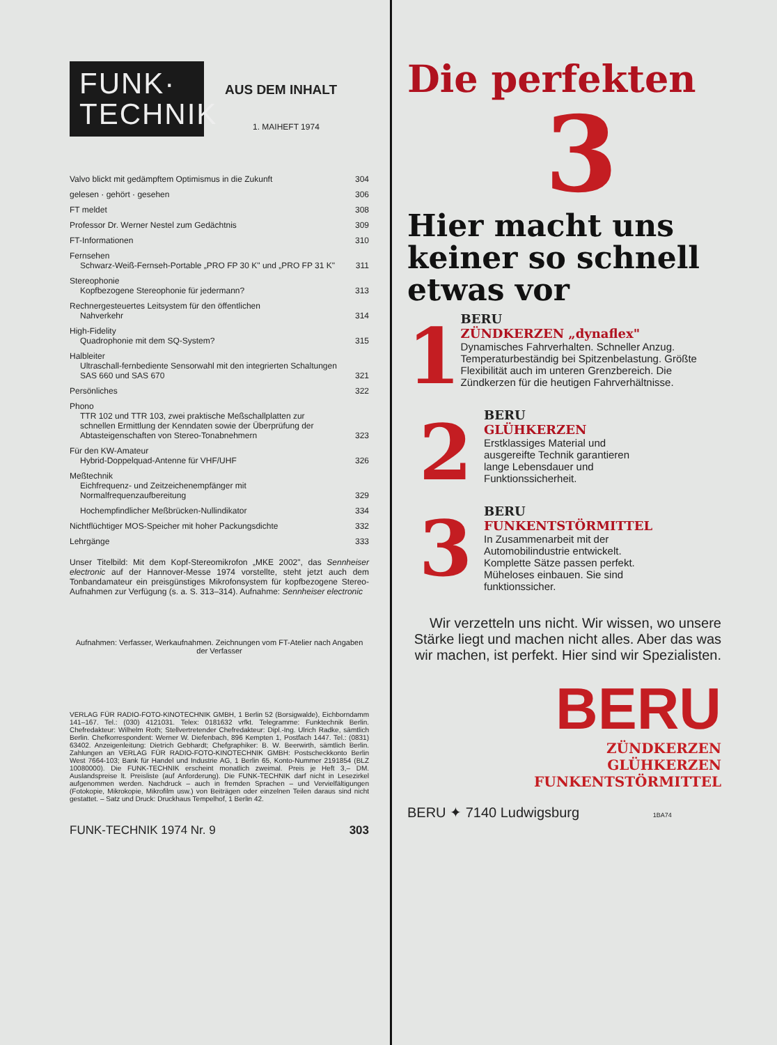FUNK·
TECHNIK
AUS DEM INHALT
1. MAIHEFT 1974
| Valvo blickt mit gedämpftem Optimismus in die Zukunft | 304 |
| gelesen · gehört · gesehen | 306 |
| FT meldet | 308 |
| Professor Dr. Werner Nestel zum Gedächtnis | 309 |
| FT-Informationen | 310 |
| Fernsehen Schwarz-Weiß-Fernseh-Portable „PRO FP 30 K" und „PRO FP 31 K" | 311 |
| Stereophonie Kopfbezogene Stereophonie für jedermann? | 313 |
| Rechnergesteuertes Leitsystem für den öffentlichen Nahverkehr | 314 |
| High-Fidelity Quadrophonie mit dem SQ-System? | 315 |
| Halbleiter Ultraschall-fernbediente Sensorwahl mit den integrierten Schaltungen SAS 660 und SAS 670 | 321 |
| Persönliches | 322 |
| Phono TTR 102 und TTR 103, zwei praktische Meßschallplatten zur schnellen Ermittlung der Kenndaten sowie der Überprüfung der Abtasteigenschaften von Stereo-Tonabnehmern | 323 |
| Für den KW-Amateur Hybrid-Doppelquad-Antenne für VHF/UHF | 326 |
| Meßtechnik Eichfrequenz- und Zeitzeichenempfänger mit Normalfrequenzaufbereitung | 329 |
| Hochempfindlicher Meßbrücken-Nullindikator | 334 |
| Nichtflüchtiger MOS-Speicher mit hoher Packungsdichte | 332 |
| Lehrgänge | 333 |
Unser Titelbild: Mit dem Kopf-Stereomikrofon „MKE 2002", das Sennheiser electronic auf der Hannover-Messe 1974 vorstellte, steht jetzt auch dem Tonbandamateur ein preisgünstiges Mikrofonsystem für kopfbezogene Stereo-Aufnahmen zur Verfügung (s. a. S. 313–314). Aufnahme: Sennheiser electronic
Aufnahmen: Verfasser, Werkaufnahmen. Zeichnungen vom FT-Atelier nach Angaben der Verfasser
VERLAG FÜR RADIO-FOTO-KINOTECHNIK GMBH, 1 Berlin 52 (Borsigwalde), Eichborndamm 141–167. Tel.: (030) 4121031. Telex: 0181632 vrfkt. Telegramme: Funktechnik Berlin. Chefredakteur: Wilhelm Roth; Stellvertretender Chefredakteur: Dipl.-Ing. Ulrich Radke, sämtlich Berlin. Chefkorrespondent: Werner W. Diefenbach, 896 Kempten 1, Postfach 1447. Tel.: (0831) 63402. Anzeigenleitung: Dietrich Gebhardt; Chefgraphiker: B. W. Beerwirth, sämtlich Berlin. Zahlungen an VERLAG FÜR RADIO-FOTO-KINOTECHNIK GMBH: Postscheckkonto Berlin West 7664-103; Bank für Handel und Industrie AG, 1 Berlin 65, Konto-Nummer 2191854 (BLZ 10080000). Die FUNK-TECHNIK erscheint monatlich zweimal. Preis je Heft 3,– DM. Auslandspreise lt. Preisliste (auf Anforderung). Die FUNK-TECHNIK darf nicht in Lesezirkel aufgenommen werden. Nachdruck – auch in fremden Sprachen – und Vervielfältigungen (Fotokopie, Mikrokopie, Mikrofilm usw.) von Beiträgen oder einzelnen Teilen daraus sind nicht gestattet. – Satz und Druck: Druckhaus Tempelhof, 1 Berlin 42.
FUNK-TECHNIK 1974 Nr. 9 303
Die perfekten
3
Hier macht uns
keiner so schnell
etwas vor
1
BERU
ZÜNDKERZEN „dynaflex"
Dynamisches Fahrverhalten. Schneller Anzug. Temperaturbeständig bei Spitzenbelastung. Größte Flexibilität auch im unteren Grenzbereich. Die Zündkerzen für die heutigen Fahrverhältnisse.
2
BERU
GLÜHKERZEN
Erstklassiges Material und ausgereifte Technik garantieren lange Lebensdauer und Funktionssicherheit.
3
BERU
FUNKENTSTÖRMITTEL
In Zusammenarbeit mit der Automobilindustrie entwickelt. Komplette Sätze passen perfekt. Müheloses einbauen. Sie sind funktionssicher.
Wir verzetteln uns nicht. Wir wissen, wo unsere Stärke liegt und machen nicht alles. Aber das was wir machen, ist perfekt. Hier sind wir Spezialisten.
BERU
ZÜNDKERZEN
GLÜHKERZEN
FUNKENTSTÖRMITTEL
BERU ✦ 7140 Ludwigsburg 1BA74